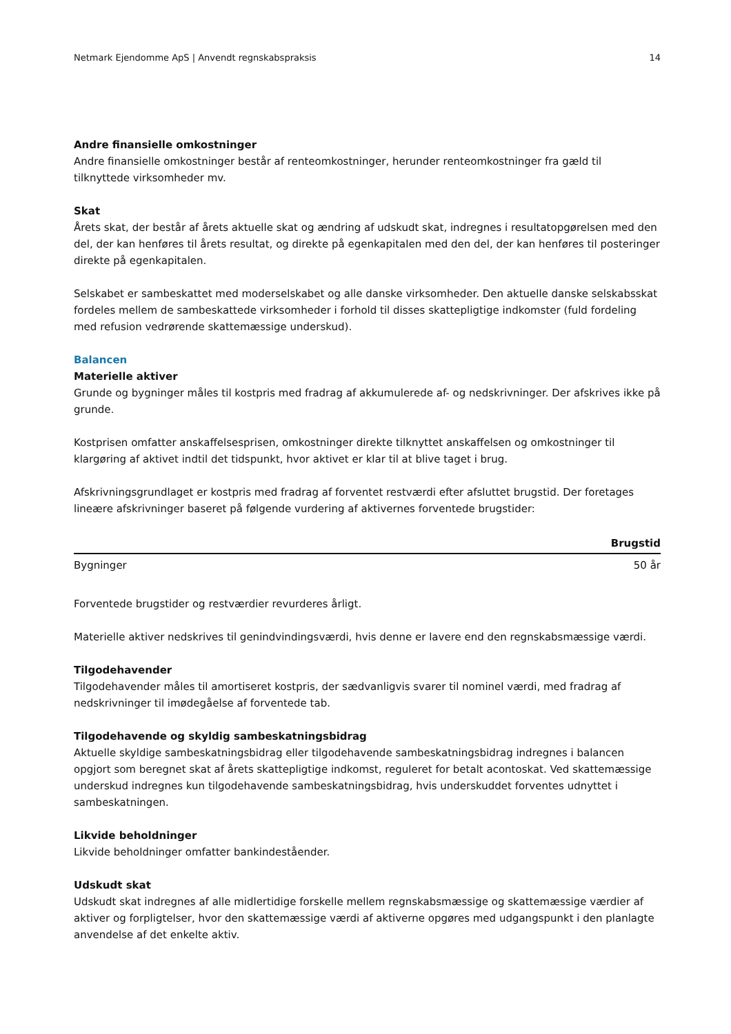Netmark Ejendomme ApS | Anvendt regnskabspraksis 14
Andre finansielle omkostninger
Andre finansielle omkostninger består af renteomkostninger, herunder renteomkostninger fra gæld til tilknyttede virksomheder mv.
Skat
Årets skat, der består af årets aktuelle skat og ændring af udskudt skat, indregnes i resultatopgørelsen med den del, der kan henføres til årets resultat, og direkte på egenkapitalen med den del, der kan henføres til posteringer direkte på egenkapitalen.
Selskabet er sambeskattet med moderselskabet og alle danske virksomheder. Den aktuelle danske selskabsskat fordeles mellem de sambeskattede virksomheder i forhold til disses skattepligtige indkomster (fuld fordeling med refusion vedrørende skattemæssige underskud).
Balancen
Materielle aktiver
Grunde og bygninger måles til kostpris med fradrag af akkumulerede af- og nedskrivninger. Der afskrives ikke på grunde.
Kostprisen omfatter anskaffelsesprisen, omkostninger direkte tilknyttet anskaffelsen og omkostninger til klargøring af aktivet indtil det tidspunkt, hvor aktivet er klar til at blive taget i brug.
Afskrivningsgrundlaget er kostpris med fradrag af forventet restværdi efter afsluttet brugstid. Der foretages lineære afskrivninger baseret på følgende vurdering af aktivernes forventede brugstider:
| | Brugstid |
| --- | --- |
| Bygninger | 50 år |
Forventede brugstider og restværdier revurderes årligt.
Materielle aktiver nedskrives til genindvindingsværdi, hvis denne er lavere end den regnskabsmæssige værdi.
Tilgodehavender
Tilgodehavender måles til amortiseret kostpris, der sædvanligvis svarer til nominel værdi, med fradrag af nedskrivninger til imødegåelse af forventede tab.
Tilgodehavende og skyldig sambeskatningsbidrag
Aktuelle skyldige sambeskatningsbidrag eller tilgodehavende sambeskatningsbidrag indregnes i balancen opgjort som beregnet skat af årets skattepligtige indkomst, reguleret for betalt acontoskat. Ved skattemæssige underskud indregnes kun tilgodehavende sambeskatningsbidrag, hvis underskuddet forventes udnyttet i sambeskatningen.
Likvide beholdninger
Likvide beholdninger omfatter bankindeståender.
Udskudt skat
Udskudt skat indregnes af alle midlertidige forskelle mellem regnskabsmæssige og skattemæssige værdier af aktiver og forpligtelser, hvor den skattemæssige værdi af aktiverne opgøres med udgangspunkt i den planlagte anvendelse af det enkelte aktiv.